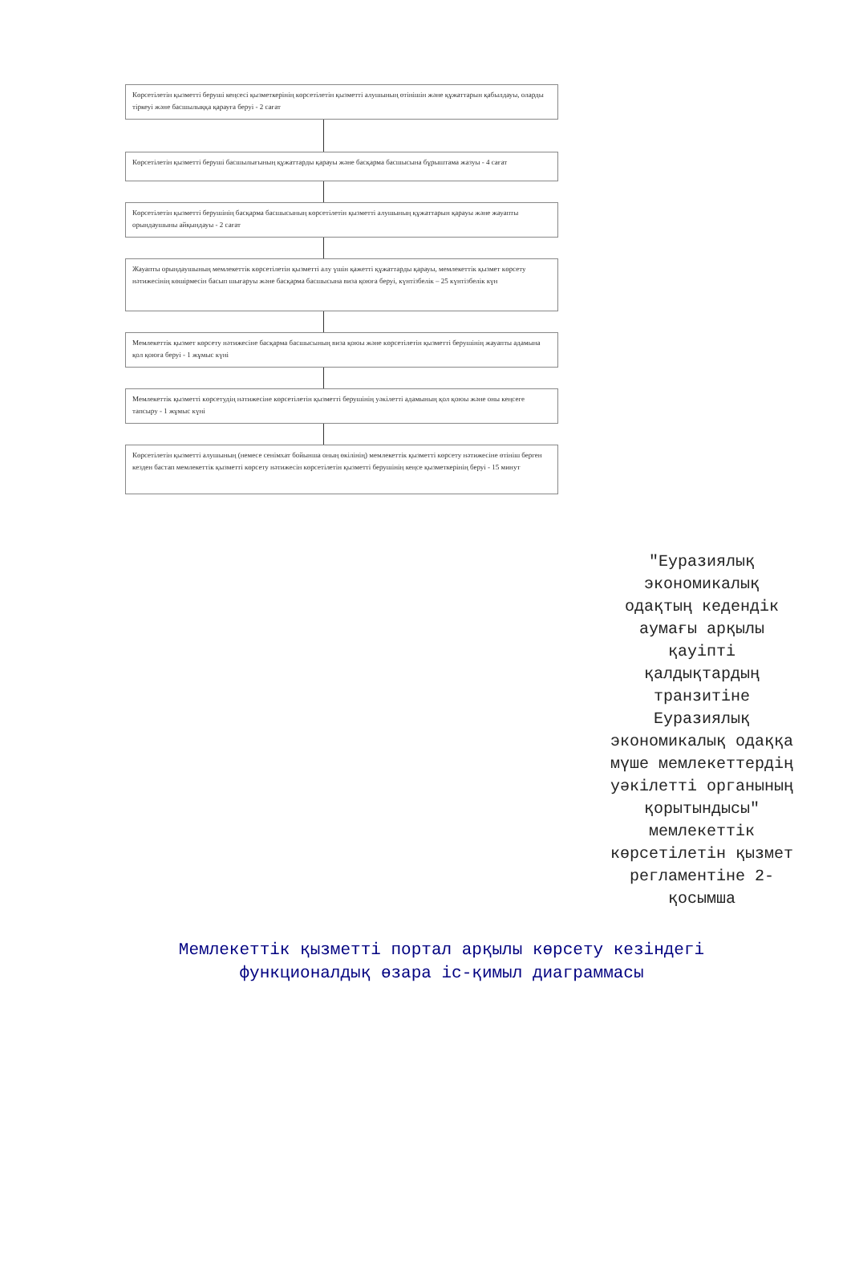Көрсетілетін қызметті беруші кеңсесі қызметкерінің көрсетілетін қызметті алушының өтінішін және құжаттарын қабылдауы, оларды тіркеуі және басшылыққа қарауға беруі - 2 сағат
Көрсетілетін қызметті беруші басшылығының құжаттарды қарауы және басқарма басшысына бұрыштама жазуы - 4 сағат
Көрсетілетін қызметті берушінің басқарма басшысының көрсетілетін қызметті алушының құжаттарын қарауы және жауапты орындаушыны айқындауы - 2 сағат
Жауапты орындаушының мемлекеттік көрсетілетін қызметті алу үшін қажетті құжаттарды қарауы, мемлекеттік қызмет көрсету нәтижесінің көшірмесін басып шығаруы және басқарма басшысына виза қоюға беруі, күнтізбелік – 25 күнтізбелік күн
Мемлекеттік қызмет көрсету нәтижесіне басқарма басшысының виза қоюы және көрсетілетін қызметті берушінің жауапты адамына қол қоюға беруі - 1 жұмыс күні
Мемлекеттік қызметті көрсетудің нәтижесіне көрсетілетін қызметті берушінің уәкілетті адамының қол қоюы және оны кеңсеге тапсыру - 1 жұмыс күні
Көрсетілетін қызметті алушының (немесе сенімхат бойынша оның өкілінің) мемлекеттік қызметті көрсету нәтижесіне өтініш берген кезден бастап мемлекеттік қызметті көрсету нәтижесін көрсетілетін қызметті берушінің кеңсе қызметкерінің беруі - 15 минут
"Еуразиялық экономикалық одақтың кедендік аумағы арқылы қауіпті қалдықтардың транзитіне Еуразиялық экономикалық одаққа мүше мемлекеттердің уәкілетті органының қорытындысы" мемлекеттік көрсетілетін қызмет регламентіне 2-қосымша
Мемлекеттік қызметті портал арқылы көрсету кезіндегі
функционалдық өзара іс-қимыл диаграммасы